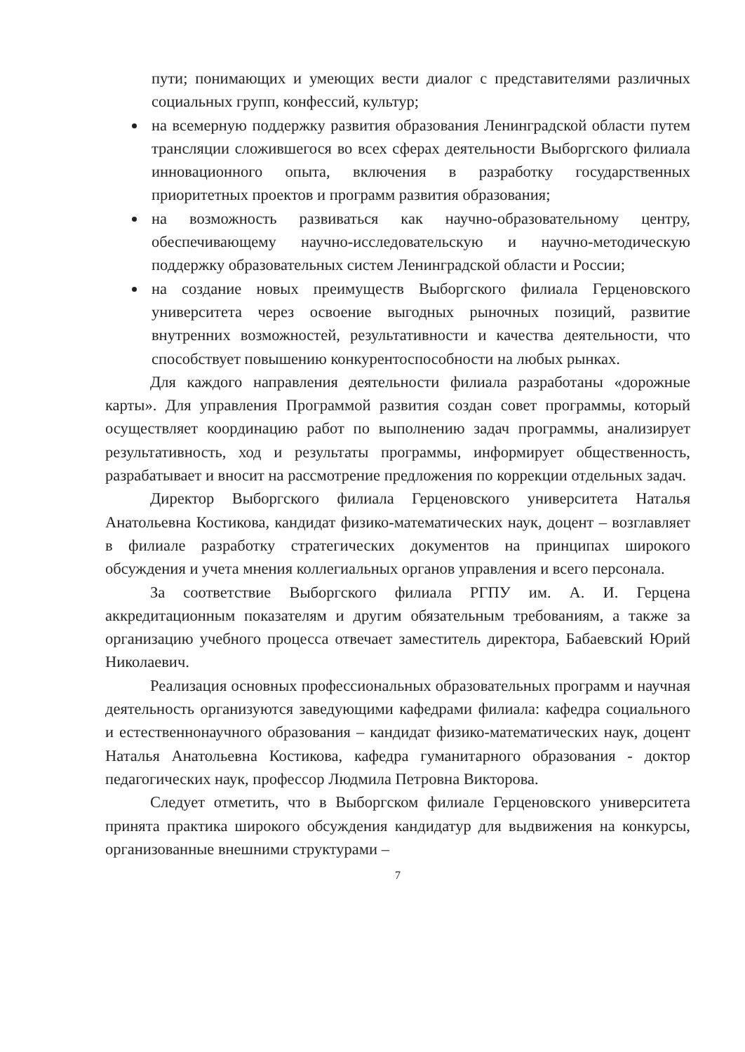пути; понимающих и умеющих вести диалог с представителями различных социальных групп, конфессий, культур;
на всемерную поддержку развития образования Ленинградской области путем трансляции сложившегося во всех сферах деятельности Выборгского филиала инновационного опыта, включения в разработку государственных приоритетных проектов и программ развития образования;
на возможность развиваться как научно-образовательному центру, обеспечивающему научно-исследовательскую и научно-методическую поддержку образовательных систем Ленинградской области и России;
на создание новых преимуществ Выборгского филиала Герценовского университета через освоение выгодных рыночных позиций, развитие внутренних возможностей, результативности и качества деятельности, что способствует повышению конкурентоспособности на любых рынках.
Для каждого направления деятельности филиала разработаны «дорожные карты». Для управления Программой развития создан совет программы, который осуществляет координацию работ по выполнению задач программы, анализирует результативность, ход и результаты программы, информирует общественность, разрабатывает и вносит на рассмотрение предложения по коррекции отдельных задач.
Директор Выборгского филиала Герценовского университета Наталья Анатольевна Костикова, кандидат физико-математических наук, доцент – возглавляет в филиале разработку стратегических документов на принципах широкого обсуждения и учета мнения коллегиальных органов управления и всего персонала.
За соответствие Выборгского филиала РГПУ им. А. И. Герцена аккредитационным показателям и другим обязательным требованиям, а также за организацию учебного процесса отвечает заместитель директора, Бабаевский Юрий Николаевич.
Реализация основных профессиональных образовательных программ и научная деятельность организуются заведующими кафедрами филиала: кафедра социального и естественнонаучного образования – кандидат физико-математических наук, доцент Наталья Анатольевна Костикова, кафедра гуманитарного образования - доктор педагогических наук, профессор Людмила Петровна Викторова.
Следует отметить, что в Выборгском филиале Герценовского университета принята практика широкого обсуждения кандидатур для выдвижения на конкурсы, организованные внешними структурами –
7